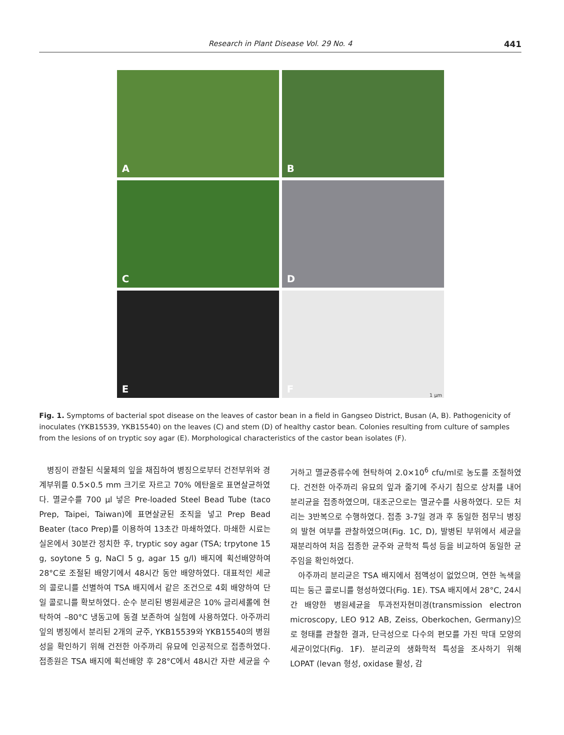Research in Plant Disease Vol. 29 No. 4 441
A
B
C
D
E
F
1 µm
Fig. 1. Symptoms of bacterial spot disease on the leaves of castor bean in a field in Gangseo District, Busan (A, B). Pathogenicity of inoculates (YKB15539, YKB15540) on the leaves (C) and stem (D) of healthy castor bean. Colonies resulting from culture of samples from the lesions of on tryptic soy agar (E). Morphological characteristics of the castor bean isolates (F).
병징이 관찰된 식물체의 잎을 채집하여 병징으로부터 건전부위와 경계부위를 0.5×0.5 mm 크기로 자르고 70% 에탄올로 표면살균하였다. 멸균수를 700 µl 넣은 Pre-loaded Steel Bead Tube (taco Prep, Taipei, Taiwan)에 표면살균된 조직을 넣고 Prep Bead Beater (taco Prep)를 이용하여 13초간 마쇄하였다. 마쇄한 시료는 실온에서 30분간 정치한 후, tryptic soy agar (TSA; trpytone 15 g, soytone 5 g, NaCl 5 g, agar 15 g/l) 배지에 획선배양하여 28°C로 조절된 배양기에서 48시간 동안 배양하였다. 대표적인 세균의 콜로니를 선별하여 TSA 배지에서 같은 조건으로 4회 배양하여 단일 콜로니를 확보하였다. 순수 분리된 병원세균은 10% 글리세롤에 현탁하여 –80°C 냉동고에 동결 보존하여 실험에 사용하였다. 아주까리 잎의 병징에서 분리된 2개의 균주, YKB15539와 YKB15540의 병원성을 확인하기 위해 건전한 아주까리 유묘에 인공적으로 접종하였다. 접종원은 TSA 배지에 획선배양 후 28°C에서 48시간 자란 세균을 수거하고 멸균증류수에 현탁하여 2.0×10<sup>6</sup> cfu/ml로 농도를 조절하였다. 건전한 아주까리 유묘의 잎과 줄기에 주사기 침으로 상처를 내어 분리균을 접종하였으며, 대조군으로는 멸균수를 사용하였다. 모든 처리는 3반복으로 수행하였다. 접종 3-7일 경과 후 동일한 점무늬 병징의 발현 여부를 관찰하였으며(Fig. 1C, D), 발병된 부위에서 세균을 재분리하여 처음 접종한 균주와 균학적 특성 등을 비교하여 동일한 균주임을 확인하였다.
아주까리 분리균은 TSA 배지에서 점액성이 없었으며, 연한 녹색을 띠는 둥근 콜로니를 형성하였다(Fig. 1E). TSA 배지에서 28°C, 24시간 배양한 병원세균을 투과전자현미경(transmission electron microscopy, LEO 912 AB, Zeiss, Oberkochen, Germany)으로 형태를 관찰한 결과, 단극성으로 다수의 편모를 가진 막대 모양의 세균이었다(Fig. 1F). 분리균의 생화학적 특성을 조사하기 위해 LOPAT (levan 형성, oxidase 활성, 감